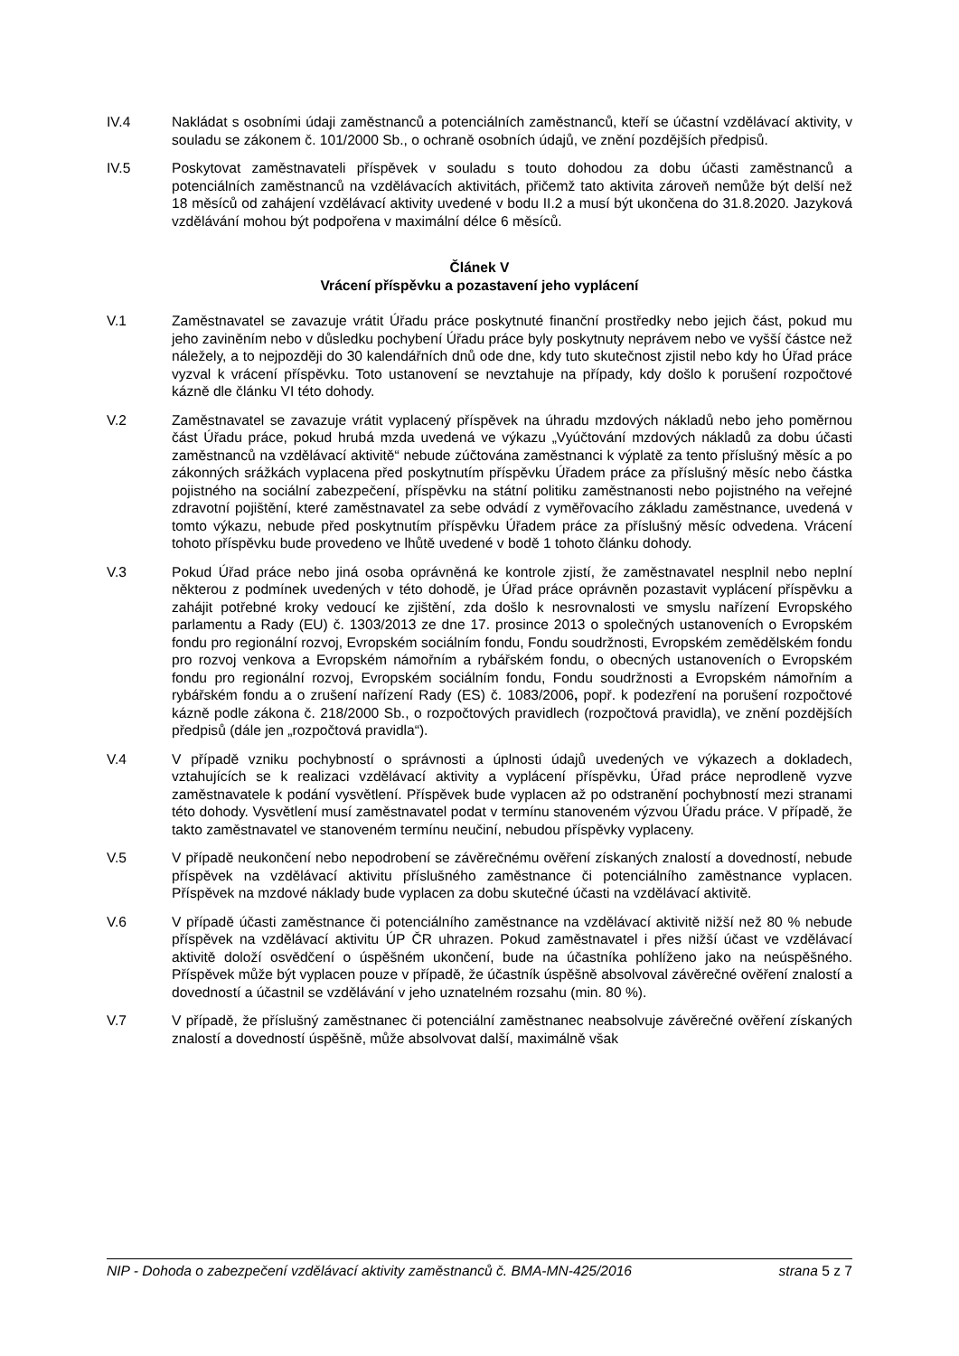IV.4 Nakládat s osobními údaji zaměstnanců a potenciálních zaměstnanců, kteří se účastní vzdělávací aktivity, v souladu se zákonem č. 101/2000 Sb., o ochraně osobních údajů, ve znění pozdějších předpisů.
IV.5 Poskytovat zaměstnavateli příspěvek v souladu s touto dohodou za dobu účasti zaměstnanců a potenciálních zaměstnanců na vzdělávacích aktivitách, přičemž tato aktivita zároveň nemůže být delší než 18 měsíců od zahájení vzdělávací aktivity uvedené v bodu II.2 a musí být ukončena do 31.8.2020. Jazyková vzdělávání mohou být podpořena v maximální délce 6 měsíců.
Článek V
Vrácení příspěvku a pozastavení jeho vyplácení
V.1 Zaměstnavatel se zavazuje vrátit Úřadu práce poskytnuté finanční prostředky nebo jejich část, pokud mu jeho zaviněním nebo v důsledku pochybení Úřadu práce byly poskytnuty neprávem nebo ve vyšší částce než náležely, a to nejpozději do 30 kalendářních dnů ode dne, kdy tuto skutečnost zjistil nebo kdy ho Úřad práce vyzval k vrácení příspěvku. Toto ustanovení se nevztahuje na případy, kdy došlo k porušení rozpočtové kázně dle článku VI této dohody.
V.2 Zaměstnavatel se zavazuje vrátit vyplacený příspěvek na úhradu mzdových nákladů nebo jeho poměrnou část Úřadu práce, pokud hrubá mzda uvedená ve výkazu „Vyúčtování mzdových nákladů za dobu účasti zaměstnanců na vzdělávací aktivitě“ nebude zúčtována zaměstnanci k výplatě za tento příslušný měsíc a po zákonných srážkách vyplacena před poskytnutím příspěvku Úřadem práce za příslušný měsíc nebo částka pojistného na sociální zabezpečení, příspěvku na státní politiku zaměstnanosti nebo pojistného na veřejné zdravotní pojištění, které zaměstnavatel za sebe odvádí z vyměřovacího základu zaměstnance, uvedená v tomto výkazu, nebude před poskytnutím příspěvku Úřadem práce za příslušný měsíc odvedena. Vrácení tohoto příspěvku bude provedeno ve lhůtě uvedené v bodě 1 tohoto článku dohody.
V.3 Pokud Úřad práce nebo jiná osoba oprávněná ke kontrole zjistí, že zaměstnavatel nesplnil nebo neplní některou z podmínek uvedených v této dohodě, je Úřad práce oprávněn pozastavit vyplácení příspěvku a zahájit potřebné kroky vedoucí ke zjištění, zda došlo k nesrovnalosti ve smyslu nařízení Evropského parlamentu a Rady (EU) č. 1303/2013 ze dne 17. prosince 2013 o společných ustanoveních o Evropském fondu pro regionální rozvoj, Evropském sociálním fondu, Fondu soudržnosti, Evropském zemědělském fondu pro rozvoj venkova a Evropském námořním a rybářském fondu, o obecných ustanoveních o Evropském fondu pro regionální rozvoj, Evropském sociálním fondu, Fondu soudržnosti a Evropském námořním a rybářském fondu a o zrušení nařízení Rady (ES) č. 1083/2006, popř. k podezření na porušení rozpočtové kázně podle zákona č. 218/2000 Sb., o rozpočtových pravidlech (rozpočtová pravidla), ve znění pozdějších předpisů (dále jen „rozpočtová pravidla“).
V.4 V případě vzniku pochybností o správnosti a úplnosti údajů uvedených ve výkazech a dokladech, vztahujících se k realizaci vzdělávací aktivity a vyplácení příspěvku, Úřad práce neprodleně vyzve zaměstnavatele k podání vysvětlení. Příspěvek bude vyplacen až po odstranění pochybností mezi stranami této dohody. Vysvětlení musí zaměstnavatel podat v termínu stanoveném výzvou Úřadu práce. V případě, že takto zaměstnavatel ve stanoveném termínu neučiní, nebudou příspěvky vyplaceny.
V.5 V případě neukončení nebo nepodrobení se závěrečnému ověření získaných znalostí a dovedností, nebude příspěvek na vzdělávací aktivitu příslušného zaměstnance či potenciálního zaměstnance vyplacen. Příspěvek na mzdové náklady bude vyplacen za dobu skutečné účasti na vzdělávací aktivitě.
V.6 V případě účasti zaměstnance či potenciálního zaměstnance na vzdělávací aktivitě nižší než 80 % nebude příspěvek na vzdělávací aktivitu ÚP ČR uhrazen. Pokud zaměstnavatel i přes nižší účast ve vzdělávací aktivitě doloží osvědčení o úspěšném ukončení, bude na účastníka pohlíženo jako na neúspěšného. Příspěvek může být vyplacen pouze v případě, že účastník úspěšně absolvoval závěrečné ověření znalostí a dovedností a účastnil se vzdělávání v jeho uznatelném rozsahu (min. 80 %).
V.7 V případě, že příslušný zaměstnanec či potenciální zaměstnanec neabsolvuje závěrečné ověření získaných znalostí a dovedností úspěšně, může absolvovat další, maximálně však
NIP - Dohoda o zabezpečení vzdělávací aktivity zaměstnanců č. BMA-MN-425/2016 strana 5 z 7